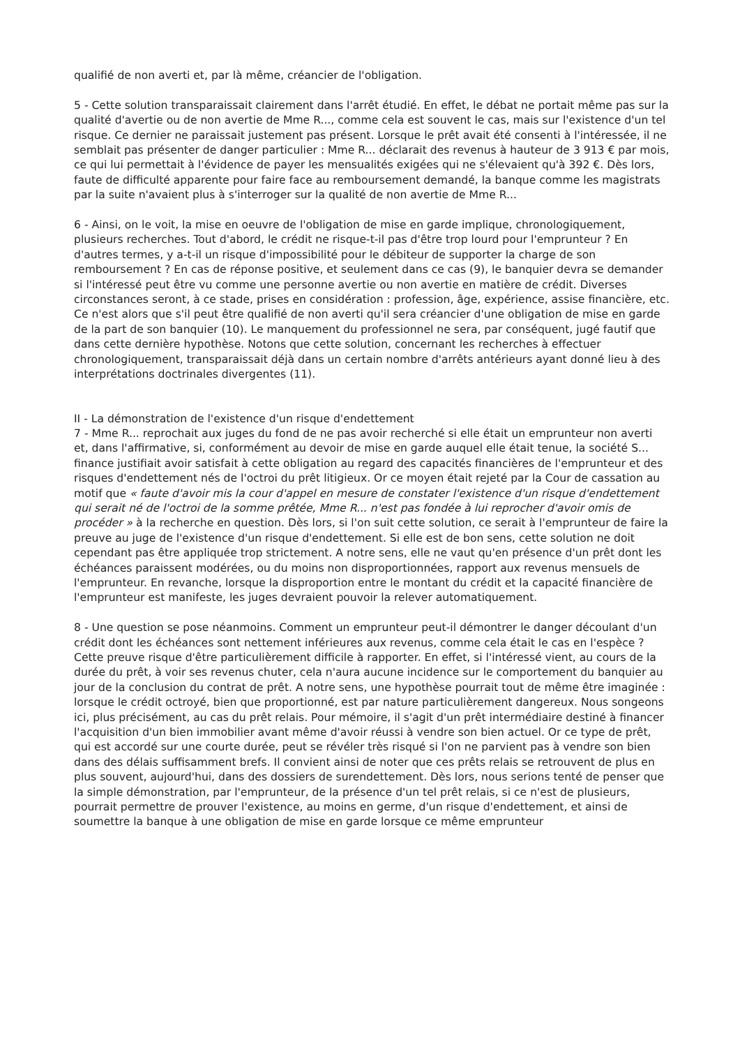qualifié de non averti et, par là même, créancier de l'obligation.
5 - Cette solution transparaissait clairement dans l'arrêt étudié. En effet, le débat ne portait même pas sur la qualité d'avertie ou de non avertie de Mme R..., comme cela est souvent le cas, mais sur l'existence d'un tel risque. Ce dernier ne paraissait justement pas présent. Lorsque le prêt avait été consenti à l'intéressée, il ne semblait pas présenter de danger particulier : Mme R... déclarait des revenus à hauteur de 3 913 € par mois, ce qui lui permettait à l'évidence de payer les mensualités exigées qui ne s'élevaient qu'à 392 €. Dès lors, faute de difficulté apparente pour faire face au remboursement demandé, la banque comme les magistrats par la suite n'avaient plus à s'interroger sur la qualité de non avertie de Mme R...
6 - Ainsi, on le voit, la mise en oeuvre de l'obligation de mise en garde implique, chronologiquement, plusieurs recherches. Tout d'abord, le crédit ne risque-t-il pas d'être trop lourd pour l'emprunteur ? En d'autres termes, y a-t-il un risque d'impossibilité pour le débiteur de supporter la charge de son remboursement ? En cas de réponse positive, et seulement dans ce cas (9), le banquier devra se demander si l'intéressé peut être vu comme une personne avertie ou non avertie en matière de crédit. Diverses circonstances seront, à ce stade, prises en considération : profession, âge, expérience, assise financière, etc. Ce n'est alors que s'il peut être qualifié de non averti qu'il sera créancier d'une obligation de mise en garde de la part de son banquier (10). Le manquement du professionnel ne sera, par conséquent, jugé fautif que dans cette dernière hypothèse. Notons que cette solution, concernant les recherches à effectuer chronologiquement, transparaissait déjà dans un certain nombre d'arrêts antérieurs ayant donné lieu à des interprétations doctrinales divergentes (11).
II - La démonstration de l'existence d'un risque d'endettement
7 - Mme R... reprochait aux juges du fond de ne pas avoir recherché si elle était un emprunteur non averti et, dans l'affirmative, si, conformément au devoir de mise en garde auquel elle était tenue, la société S... finance justifiait avoir satisfait à cette obligation au regard des capacités financières de l'emprunteur et des risques d'endettement nés de l'octroi du prêt litigieux. Or ce moyen était rejeté par la Cour de cassation au motif que « faute d'avoir mis la cour d'appel en mesure de constater l'existence d'un risque d'endettement qui serait né de l'octroi de la somme prêtée, Mme R... n'est pas fondée à lui reprocher d'avoir omis de procéder » à la recherche en question. Dès lors, si l'on suit cette solution, ce serait à l'emprunteur de faire la preuve au juge de l'existence d'un risque d'endettement. Si elle est de bon sens, cette solution ne doit cependant pas être appliquée trop strictement. A notre sens, elle ne vaut qu'en présence d'un prêt dont les échéances paraissent modérées, ou du moins non disproportionnées, rapport aux revenus mensuels de l'emprunteur. En revanche, lorsque la disproportion entre le montant du crédit et la capacité financière de l'emprunteur est manifeste, les juges devraient pouvoir la relever automatiquement.
8 - Une question se pose néanmoins. Comment un emprunteur peut-il démontrer le danger découlant d'un crédit dont les échéances sont nettement inférieures aux revenus, comme cela était le cas en l'espèce ? Cette preuve risque d'être particulièrement difficile à rapporter. En effet, si l'intéressé vient, au cours de la durée du prêt, à voir ses revenus chuter, cela n'aura aucune incidence sur le comportement du banquier au jour de la conclusion du contrat de prêt. A notre sens, une hypothèse pourrait tout de même être imaginée : lorsque le crédit octroyé, bien que proportionné, est par nature particulièrement dangereux. Nous songeons ici, plus précisément, au cas du prêt relais. Pour mémoire, il s'agit d'un prêt intermédiaire destiné à financer l'acquisition d'un bien immobilier avant même d'avoir réussi à vendre son bien actuel. Or ce type de prêt, qui est accordé sur une courte durée, peut se révéler très risqué si l'on ne parvient pas à vendre son bien dans des délais suffisamment brefs. Il convient ainsi de noter que ces prêts relais se retrouvent de plus en plus souvent, aujourd'hui, dans des dossiers de surendettement. Dès lors, nous serions tenté de penser que la simple démonstration, par l'emprunteur, de la présence d'un tel prêt relais, si ce n'est de plusieurs, pourrait permettre de prouver l'existence, au moins en germe, d'un risque d'endettement, et ainsi de soumettre la banque à une obligation de mise en garde lorsque ce même emprunteur